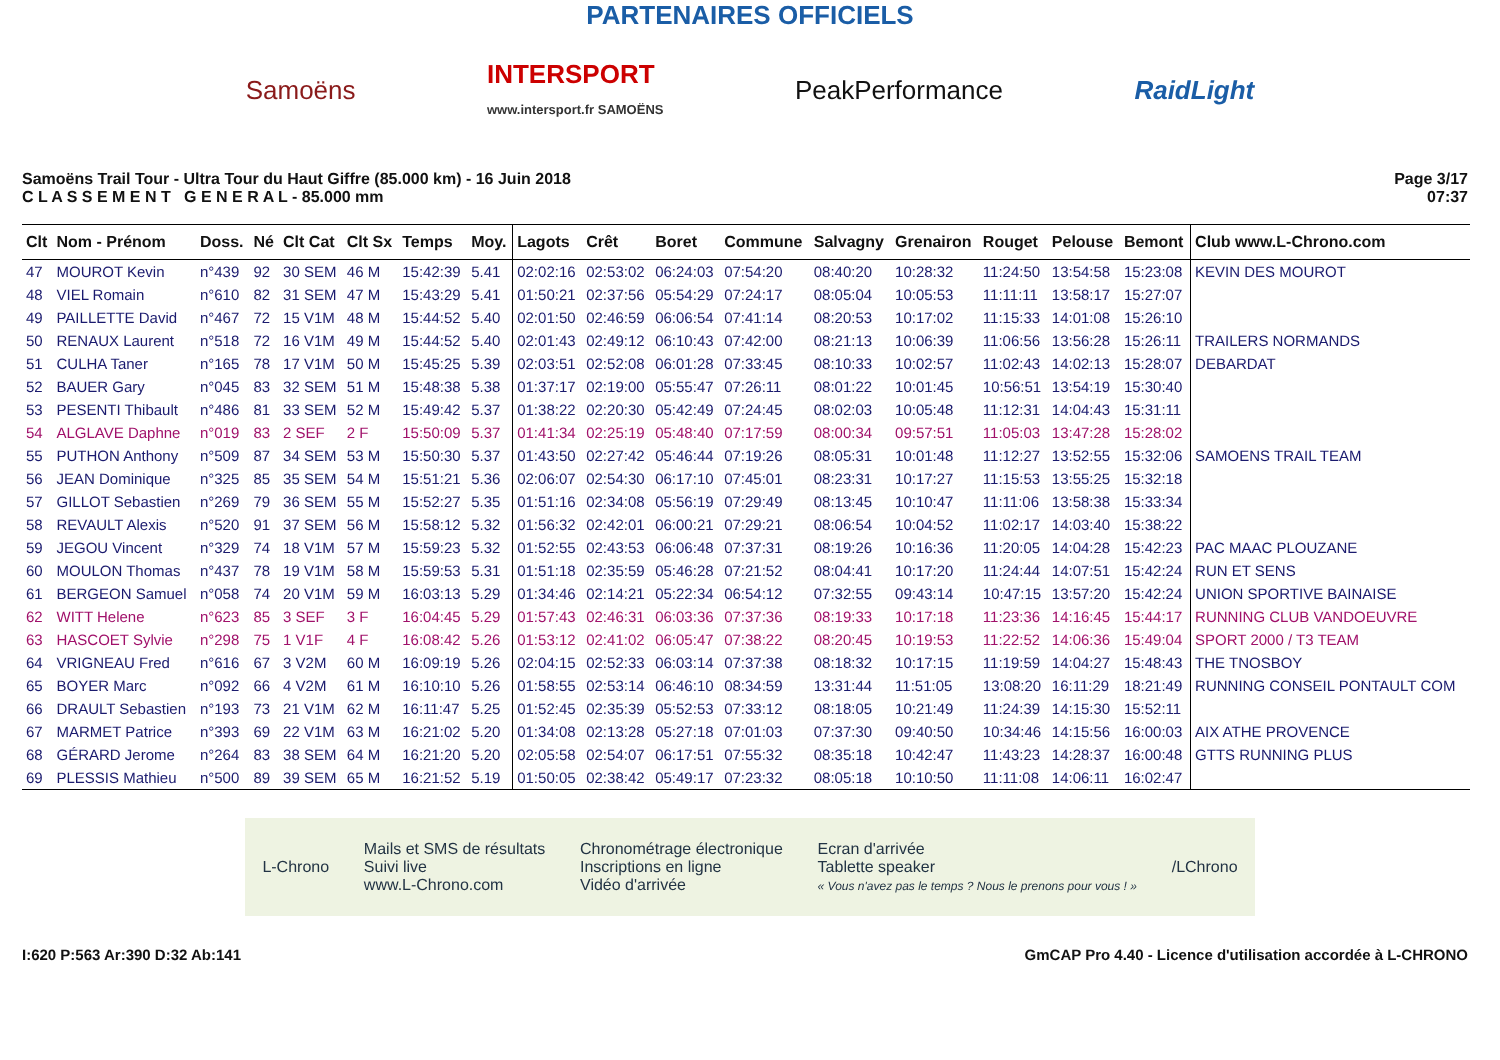PARTENAIRES OFFICIELS
Samoëns INTERSPORT
www.intersport.fr SAMOËNS PeakPerformance RaidLight
Samoëns Trail Tour - Ultra Tour du Haut Giffre (85.000 km) - 16 Juin 2018
C L A S S E M E N T G E N E R A L - 85.000 mm
Page 3/17
07:37
| Clt | Nom - Prénom | Doss. | Né | Clt Cat | Clt Sx | Temps | Moy. | Lagots | Crêt | Boret | Commune | Salvagny | Grenairon | Rouget | Pelouse | Bemont | Club www.L-Chrono.com |
| --- | --- | --- | --- | --- | --- | --- | --- | --- | --- | --- | --- | --- | --- | --- | --- | --- | --- |
| 47 | MOUROT Kevin | n°439 | 92 | 30 SEM | 46 M | 15:42:39 | 5.41 | 02:02:16 | 02:53:02 | 06:24:03 | 07:54:20 | 08:40:20 | 10:28:32 | 11:24:50 | 13:54:58 | 15:23:08 | KEVIN DES MOUROT |
| 48 | VIEL Romain | n°610 | 82 | 31 SEM | 47 M | 15:43:29 | 5.41 | 01:50:21 | 02:37:56 | 05:54:29 | 07:24:17 | 08:05:04 | 10:05:53 | 11:11:11 | 13:58:17 | 15:27:07 | |
| 49 | PAILLETTE David | n°467 | 72 | 15 V1M | 48 M | 15:44:52 | 5.40 | 02:01:50 | 02:46:59 | 06:06:54 | 07:41:14 | 08:20:53 | 10:17:02 | 11:15:33 | 14:01:08 | 15:26:10 | |
| 50 | RENAUX Laurent | n°518 | 72 | 16 V1M | 49 M | 15:44:52 | 5.40 | 02:01:43 | 02:49:12 | 06:10:43 | 07:42:00 | 08:21:13 | 10:06:39 | 11:06:56 | 13:56:28 | 15:26:11 | TRAILERS NORMANDS |
| 51 | CULHA Taner | n°165 | 78 | 17 V1M | 50 M | 15:45:25 | 5.39 | 02:03:51 | 02:52:08 | 06:01:28 | 07:33:45 | 08:10:33 | 10:02:57 | 11:02:43 | 14:02:13 | 15:28:07 | DEBARDAT |
| 52 | BAUER Gary | n°045 | 83 | 32 SEM | 51 M | 15:48:38 | 5.38 | 01:37:17 | 02:19:00 | 05:55:47 | 07:26:11 | 08:01:22 | 10:01:45 | 10:56:51 | 13:54:19 | 15:30:40 | |
| 53 | PESENTI Thibault | n°486 | 81 | 33 SEM | 52 M | 15:49:42 | 5.37 | 01:38:22 | 02:20:30 | 05:42:49 | 07:24:45 | 08:02:03 | 10:05:48 | 11:12:31 | 14:04:43 | 15:31:11 | |
| 54 | ALGLAVE Daphne | n°019 | 83 | 2 SEF | 2 F | 15:50:09 | 5.37 | 01:41:34 | 02:25:19 | 05:48:40 | 07:17:59 | 08:00:34 | 09:57:51 | 11:05:03 | 13:47:28 | 15:28:02 | |
| 55 | PUTHON Anthony | n°509 | 87 | 34 SEM | 53 M | 15:50:30 | 5.37 | 01:43:50 | 02:27:42 | 05:46:44 | 07:19:26 | 08:05:31 | 10:01:48 | 11:12:27 | 13:52:55 | 15:32:06 | SAMOENS TRAIL TEAM |
| 56 | JEAN Dominique | n°325 | 85 | 35 SEM | 54 M | 15:51:21 | 5.36 | 02:06:07 | 02:54:30 | 06:17:10 | 07:45:01 | 08:23:31 | 10:17:27 | 11:15:53 | 13:55:25 | 15:32:18 | |
| 57 | GILLOT Sebastien | n°269 | 79 | 36 SEM | 55 M | 15:52:27 | 5.35 | 01:51:16 | 02:34:08 | 05:56:19 | 07:29:49 | 08:13:45 | 10:10:47 | 11:11:06 | 13:58:38 | 15:33:34 | |
| 58 | REVAULT Alexis | n°520 | 91 | 37 SEM | 56 M | 15:58:12 | 5.32 | 01:56:32 | 02:42:01 | 06:00:21 | 07:29:21 | 08:06:54 | 10:04:52 | 11:02:17 | 14:03:40 | 15:38:22 | |
| 59 | JEGOU Vincent | n°329 | 74 | 18 V1M | 57 M | 15:59:23 | 5.32 | 01:52:55 | 02:43:53 | 06:06:48 | 07:37:31 | 08:19:26 | 10:16:36 | 11:20:05 | 14:04:28 | 15:42:23 | PAC MAAC PLOUZANE |
| 60 | MOULON Thomas | n°437 | 78 | 19 V1M | 58 M | 15:59:53 | 5.31 | 01:51:18 | 02:35:59 | 05:46:28 | 07:21:52 | 08:04:41 | 10:17:20 | 11:24:44 | 14:07:51 | 15:42:24 | RUN ET SENS |
| 61 | BERGEON Samuel | n°058 | 74 | 20 V1M | 59 M | 16:03:13 | 5.29 | 01:34:46 | 02:14:21 | 05:22:34 | 06:54:12 | 07:32:55 | 09:43:14 | 10:47:15 | 13:57:20 | 15:42:24 | UNION SPORTIVE BAINAISE |
| 62 | WITT Helene | n°623 | 85 | 3 SEF | 3 F | 16:04:45 | 5.29 | 01:57:43 | 02:46:31 | 06:03:36 | 07:37:36 | 08:19:33 | 10:17:18 | 11:23:36 | 14:16:45 | 15:44:17 | RUNNING CLUB VANDOEUVRE |
| 63 | HASCOET Sylvie | n°298 | 75 | 1 V1F | 4 F | 16:08:42 | 5.26 | 01:53:12 | 02:41:02 | 06:05:47 | 07:38:22 | 08:20:45 | 10:19:53 | 11:22:52 | 14:06:36 | 15:49:04 | SPORT 2000 / T3 TEAM |
| 64 | VRIGNEAU Fred | n°616 | 67 | 3 V2M | 60 M | 16:09:19 | 5.26 | 02:04:15 | 02:52:33 | 06:03:14 | 07:37:38 | 08:18:32 | 10:17:15 | 11:19:59 | 14:04:27 | 15:48:43 | THE TNOSBOY |
| 65 | BOYER Marc | n°092 | 66 | 4 V2M | 61 M | 16:10:10 | 5.26 | 01:58:55 | 02:53:14 | 06:46:10 | 08:34:59 | 13:31:44 | 11:51:05 | 13:08:20 | 16:11:29 | 18:21:49 | RUNNING CONSEIL PONTAULT COM |
| 66 | DRAULT Sebastien | n°193 | 73 | 21 V1M | 62 M | 16:11:47 | 5.25 | 01:52:45 | 02:35:39 | 05:52:53 | 07:33:12 | 08:18:05 | 10:21:49 | 11:24:39 | 14:15:30 | 15:52:11 | |
| 67 | MARMET Patrice | n°393 | 69 | 22 V1M | 63 M | 16:21:02 | 5.20 | 01:34:08 | 02:13:28 | 05:27:18 | 07:01:03 | 07:37:30 | 09:40:50 | 10:34:46 | 14:15:56 | 16:00:03 | AIX ATHE PROVENCE |
| 68 | GÉRARD Jerome | n°264 | 83 | 38 SEM | 64 M | 16:21:20 | 5.20 | 02:05:58 | 02:54:07 | 06:17:51 | 07:55:32 | 08:35:18 | 10:42:47 | 11:43:23 | 14:28:37 | 16:00:48 | GTTS RUNNING PLUS |
| 69 | PLESSIS Mathieu | n°500 | 89 | 39 SEM | 65 M | 16:21:52 | 5.19 | 01:50:05 | 02:38:42 | 05:49:17 | 07:23:32 | 08:05:18 | 10:10:50 | 11:11:08 | 14:06:11 | 16:02:47 | |
L-Chrono Mails et SMS de résultats
Suivi live
www.L-Chrono.com Chronométrage électronique
Inscriptions en ligne
Vidéo d'arrivée Ecran d'arrivée
Tablette speaker
« Vous n'avez pas le temps ? Nous le prenons pour vous ! » /LChrono
I:620 P:563 Ar:390 D:32 Ab:141 GmCAP Pro 4.40 - Licence d'utilisation accordée à L-CHRONO